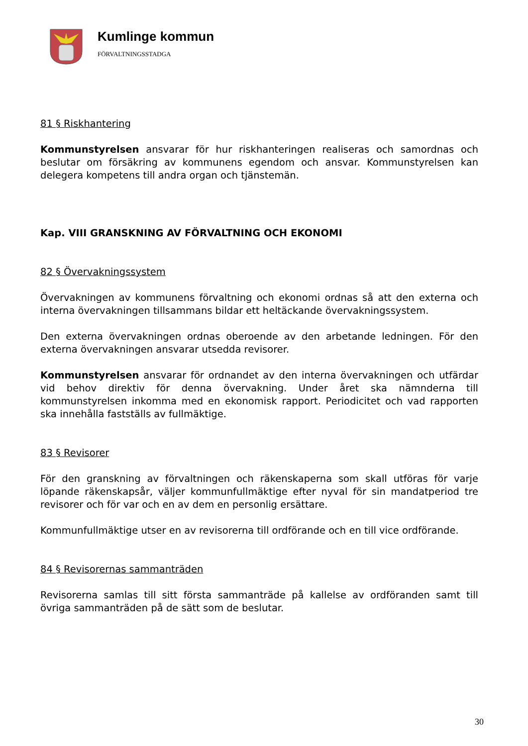Kumlinge kommun
FÖRVALTNINGSSTADGA
81 § Riskhantering
Kommunstyrelsen ansvarar för hur riskhanteringen realiseras och samordnas och beslutar om försäkring av kommunens egendom och ansvar. Kommunstyrelsen kan delegera kompetens till andra organ och tjänstemän.
Kap. VIII GRANSKNING AV FÖRVALTNING OCH EKONOMI
82 § Övervakningssystem
Övervakningen av kommunens förvaltning och ekonomi ordnas så att den externa och interna övervakningen tillsammans bildar ett heltäckande övervakningssystem.
Den externa övervakningen ordnas oberoende av den arbetande ledningen. För den externa övervakningen ansvarar utsedda revisorer.
Kommunstyrelsen ansvarar för ordnandet av den interna övervakningen och utfärdar vid behov direktiv för denna övervakning. Under året ska nämnderna till kommunstyrelsen inkomma med en ekonomisk rapport. Periodicitet och vad rapporten ska innehålla fastställs av fullmäktige.
83 § Revisorer
För den granskning av förvaltningen och räkenskaperna som skall utföras för varje löpande räkenskapsår, väljer kommunfullmäktige efter nyval för sin mandatperiod tre revisorer och för var och en av dem en personlig ersättare.
Kommunfullmäktige utser en av revisorerna till ordförande och en till vice ordförande.
84 § Revisorernas sammanträden
Revisorerna samlas till sitt första sammanträde på kallelse av ordföranden samt till övriga sammanträden på de sätt som de beslutar.
30